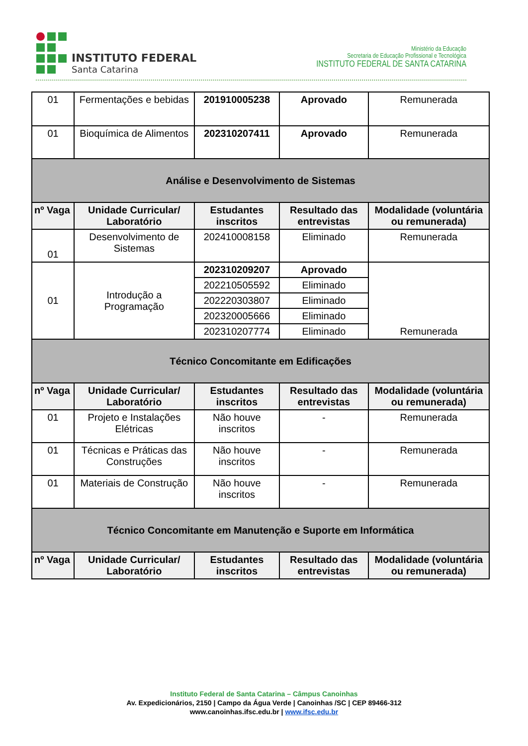INSTITUTO FEDERAL
Santa Catarina
Ministério da Educação
Secretaria de Educação Profissional e Tecnológica
INSTITUTO FEDERAL DE SANTA CATARINA
| 01 | Fermentações e bebidas | 201910005238 | Aprovado | Remunerada |
| 01 | Bioquímica de Alimentos | 202310207411 | Aprovado | Remunerada |
| Análise e Desenvolvimento de Sistemas | | | | |
| nº Vaga | Unidade Curricular/ Laboratório | Estudantes inscritos | Resultado das entrevistas | Modalidade (voluntária ou remunerada) |
| 01 | Desenvolvimento de Sistemas | 202410008158 | Eliminado | Remunerada |
| 01 | Introdução a Programação | 202310209207 | Aprovado | Remunerada |
| | | 202210505592 | Eliminado | |
| | | 202220303807 | Eliminado | |
| | | 202320005666 | Eliminado | |
| | | 202310207774 | Eliminado | |
| Técnico Concomitante em Edificações | | | | |
| nº Vaga | Unidade Curricular/ Laboratório | Estudantes inscritos | Resultado das entrevistas | Modalidade (voluntária ou remunerada) |
| 01 | Projeto e Instalações Elétricas | Não houve inscritos | - | Remunerada |
| 01 | Técnicas e Práticas das Construções | Não houve inscritos | - | Remunerada |
| 01 | Materiais de Construção | Não houve inscritos | - | Remunerada |
| Técnico Concomitante em Manutenção e Suporte em Informática | | | | |
| nº Vaga | Unidade Curricular/ Laboratório | Estudantes inscritos | Resultado das entrevistas | Modalidade (voluntária ou remunerada) |
Instituto Federal de Santa Catarina – Câmpus Canoinhas
Av. Expedicionários, 2150 | Campo da Água Verde | Canoinhas /SC | CEP 89466-312
www.canoinhas.ifsc.edu.br | www.ifsc.edu.br